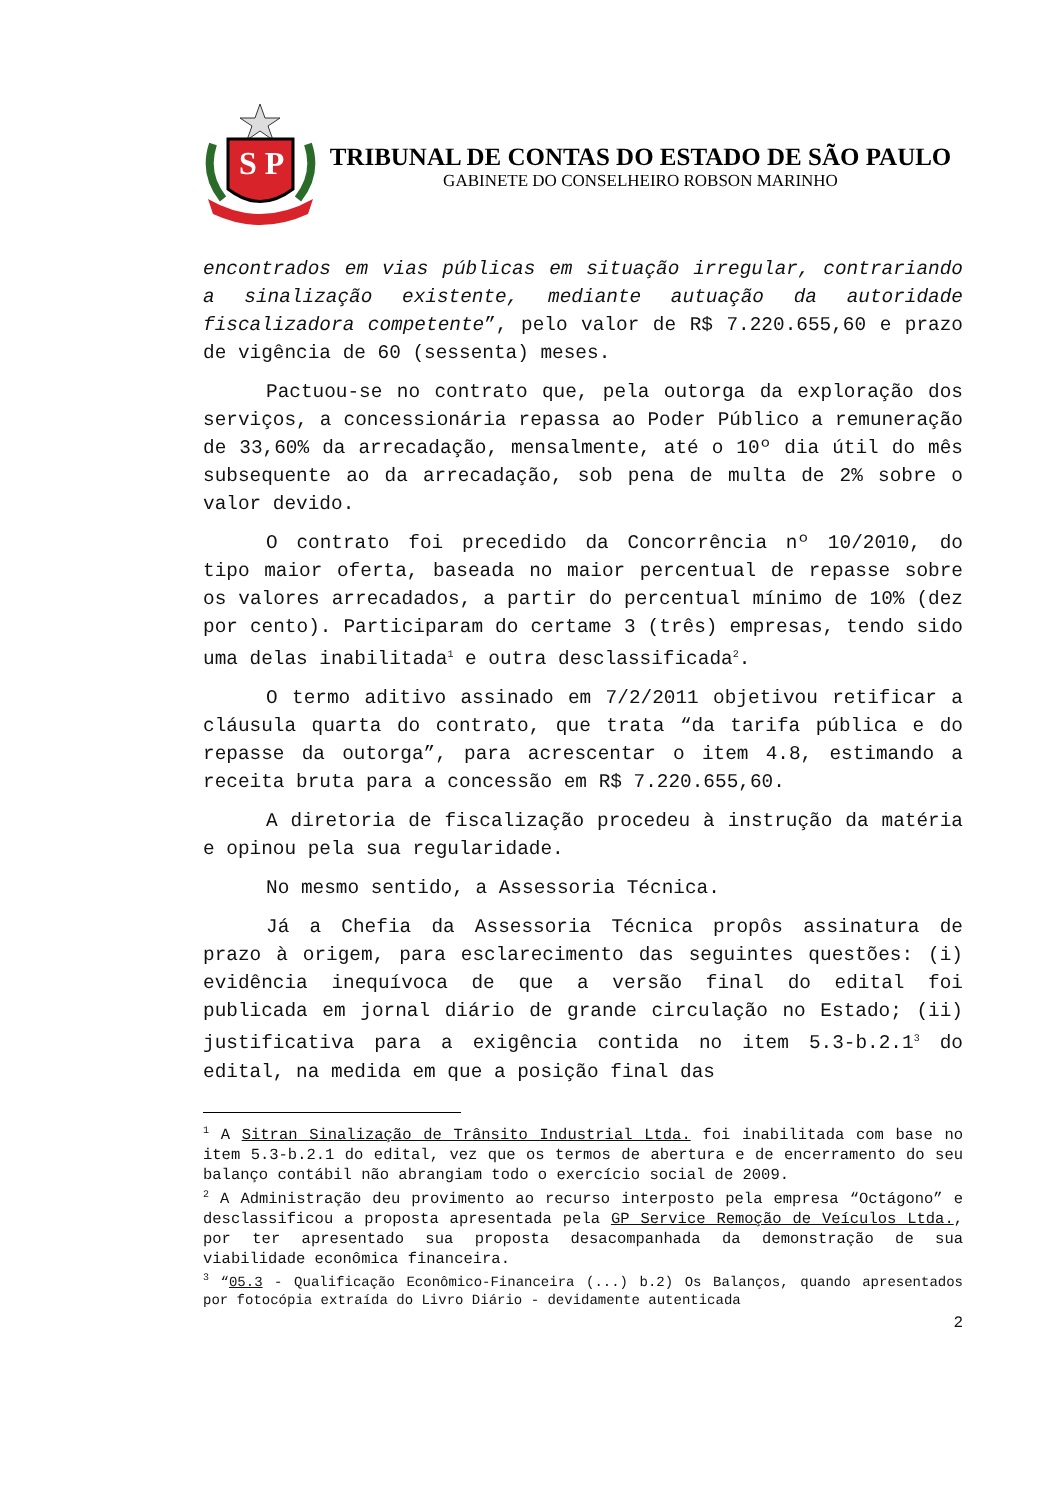S P
TRIBUNAL DE CONTAS DO ESTADO DE SÃO PAULO
GABINETE DO CONSELHEIRO ROBSON MARINHO
encontrados em vias públicas em situação irregular, contrariando a sinalização existente, mediante autuação da autoridade fiscalizadora competente”, pelo valor de R$ 7.220.655,60 e prazo de vigência de 60 (sessenta) meses.
Pactuou-se no contrato que, pela outorga da exploração dos serviços, a concessionária repassa ao Poder Público a remuneração de 33,60% da arrecadação, mensalmente, até o 10º dia útil do mês subsequente ao da arrecadação, sob pena de multa de 2% sobre o valor devido.
O contrato foi precedido da Concorrência nº 10/2010, do tipo maior oferta, baseada no maior percentual de repasse sobre os valores arrecadados, a partir do percentual mínimo de 10% (dez por cento). Participaram do certame 3 (três) empresas, tendo sido uma delas inabilitada<sup>1</sup> e outra desclassificada<sup>2</sup>.
O termo aditivo assinado em 7/2/2011 objetivou retificar a cláusula quarta do contrato, que trata “da tarifa pública e do repasse da outorga”, para acrescentar o item 4.8, estimando a receita bruta para a concessão em R$ 7.220.655,60.
A diretoria de fiscalização procedeu à instrução da matéria e opinou pela sua regularidade.
No mesmo sentido, a Assessoria Técnica.
Já a Chefia da Assessoria Técnica propôs assinatura de prazo à origem, para esclarecimento das seguintes questões: (i) evidência inequívoca de que a versão final do edital foi publicada em jornal diário de grande circulação no Estado; (ii) justificativa para a exigência contida no item 5.3-b.2.1<sup>3</sup> do edital, na medida em que a posição final das
<sup>1</sup> A Sitran Sinalização de Trânsito Industrial Ltda. foi inabilitada com base no item 5.3-b.2.1 do edital, vez que os termos de abertura e de encerramento do seu balanço contábil não abrangiam todo o exercício social de 2009.
<sup>2</sup> A Administração deu provimento ao recurso interposto pela empresa “Octágono” e desclassificou a proposta apresentada pela GP Service Remoção de Veículos Ltda., por ter apresentado sua proposta desacompanhada da demonstração de sua viabilidade econômica financeira.
<sup>3</sup> “05.3 - Qualificação Econômico-Financeira (...) b.2) Os Balanços, quando apresentados por fotocópia extraída do Livro Diário - devidamente autenticada
2